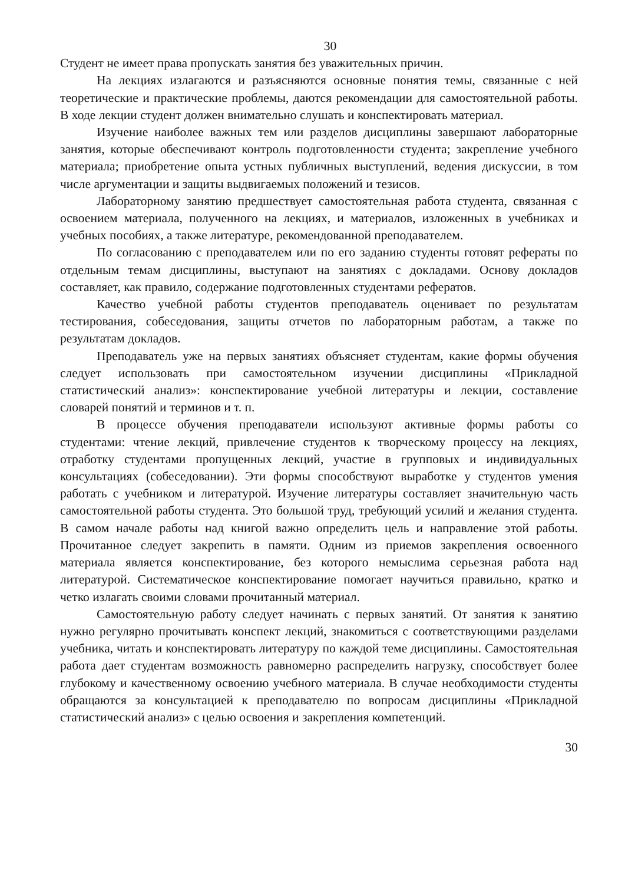30
Студент не имеет права пропускать занятия без уважительных причин.
На лекциях излагаются и разъясняются основные понятия темы, связанные с ней теоретические и практические проблемы, даются рекомендации для самостоятельной работы. В ходе лекции студент должен внимательно слушать и конспектировать материал.
Изучение наиболее важных тем или разделов дисциплины завершают лабораторные занятия, которые обеспечивают контроль подготовленности студента; закрепление учебного материала; приобретение опыта устных публичных выступлений, ведения дискуссии, в том числе аргументации и защиты выдвигаемых положений и тезисов.
Лабораторному занятию предшествует самостоятельная работа студента, связанная с освоением материала, полученного на лекциях, и материалов, изложенных в учебниках и учебных пособиях, а также литературе, рекомендованной преподавателем.
По согласованию с преподавателем или по его заданию студенты готовят рефераты по отдельным темам дисциплины, выступают на занятиях с докладами. Основу докладов составляет, как правило, содержание подготовленных студентами рефератов.
Качество учебной работы студентов преподаватель оценивает по результатам тестирования, собеседования, защиты отчетов по лабораторным работам, а также по результатам докладов.
Преподаватель уже на первых занятиях объясняет студентам, какие формы обучения следует использовать при самостоятельном изучении дисциплины «Прикладной статистический анализ»: конспектирование учебной литературы и лекции, составление словарей понятий и терминов и т. п.
В процессе обучения преподаватели используют активные формы работы со студентами: чтение лекций, привлечение студентов к творческому процессу на лекциях, отработку студентами пропущенных лекций, участие в групповых и индивидуальных консультациях (собеседовании). Эти формы способствуют выработке у студентов умения работать с учебником и литературой. Изучение литературы составляет значительную часть самостоятельной работы студента. Это большой труд, требующий усилий и желания студента. В самом начале работы над книгой важно определить цель и направление этой работы. Прочитанное следует закрепить в памяти. Одним из приемов закрепления освоенного материала является конспектирование, без которого немыслима серьезная работа над литературой. Систематическое конспектирование помогает научиться правильно, кратко и четко излагать своими словами прочитанный материал.
Самостоятельную работу следует начинать с первых занятий. От занятия к занятию нужно регулярно прочитывать конспект лекций, знакомиться с соответствующими разделами учебника, читать и конспектировать литературу по каждой теме дисциплины. Самостоятельная работа дает студентам возможность равномерно распределить нагрузку, способствует более глубокому и качественному освоению учебного материала. В случае необходимости студенты обращаются за консультацией к преподавателю по вопросам дисциплины «Прикладной статистический анализ» с целью освоения и закрепления компетенций.
30